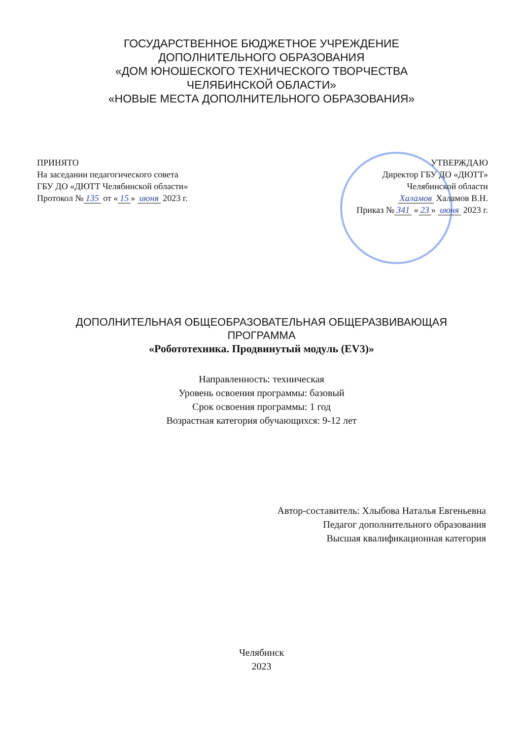ГОСУДАРСТВЕННОЕ БЮДЖЕТНОЕ УЧРЕЖДЕНИЕ
ДОПОЛНИТЕЛЬНОГО ОБРАЗОВАНИЯ
«ДОМ ЮНОШЕСКОГО ТЕХНИЧЕСКОГО ТВОРЧЕСТВА
ЧЕЛЯБИНСКОЙ ОБЛАСТИ»
«НОВЫЕ МЕСТА ДОПОЛНИТЕЛЬНОГО ОБРАЗОВАНИЯ»
ПРИНЯТО
На заседании педагогического совета
ГБУ ДО «ДЮТТ Челябинской области»
Протокол № 135 от « 15 » июня 2023 г.
УТВЕРЖДАЮ
Директор ГБУ ДО «ДЮТТ»
Челябинской области
Халамов Халамов В.Н.
Приказ № 341 « 23 » июня 2023 г.
ДОПОЛНИТЕЛЬНАЯ ОБЩЕОБРАЗОВАТЕЛЬНАЯ ОБЩЕРАЗВИВАЮЩАЯ
ПРОГРАММА
«Робототехника. Продвинутый модуль (EV3)»
Направленность: техническая
Уровень освоения программы: базовый
Срок освоения программы: 1 год
Возрастная категория обучающихся: 9-12 лет
Автор-составитель: Хлыбова Наталья Евгеньевна
Педагог дополнительного образования
Высшая квалификационная категория
Челябинск
2023